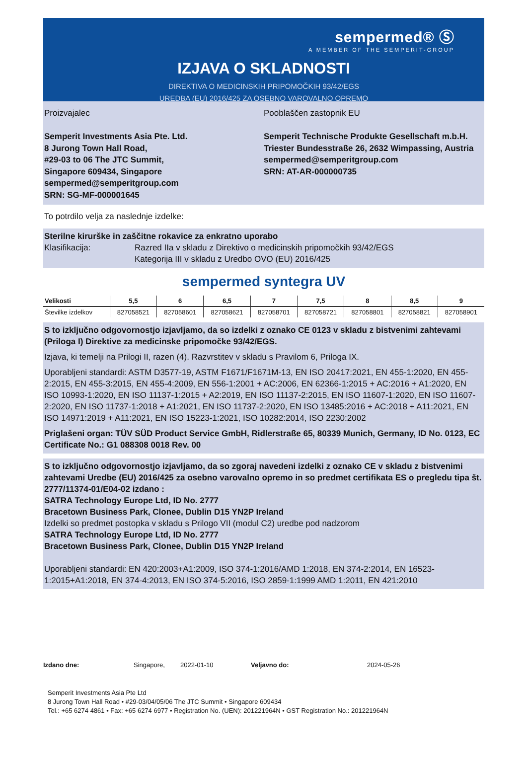sempermed® Ⓢ
A MEMBER OF THE SEMPERIT-GROUP
IZJAVA O SKLADNOSTI
DIREKTIVA O MEDICINSKIH PRIPOMOČKIH 93/42/EGS
UREDBA (EU) 2016/425 ZA OSEBNO VAROVALNO OPREMO
Proizvajalec
Semperit Investments Asia Pte. Ltd.
8 Jurong Town Hall Road,
#29-03 to 06 The JTC Summit,
Singapore 609434, Singapore
sempermed@semperitgroup.com
SRN: SG-MF-000001645
Pooblaščen zastopnik EU
Semperit Technische Produkte Gesellschaft m.b.H.
Triester Bundesstraße 26, 2632 Wimpassing, Austria
sempermed@semperitgroup.com
SRN: AT-AR-000000735
To potrdilo velja za naslednje izdelke:
Sterilne kirurške in zaščitne rokavice za enkratno uporabo
Klasifikacija: Razred IIa v skladu z Direktivo o medicinskih pripomočkih 93/42/EGS
Kategorija III v skladu z Uredbo OVO (EU) 2016/425
sempermed syntegra UV
| Velikosti | 5,5 | 6 | 6,5 | 7 | 7,5 | 8 | 8,5 | 9 |
| --- | --- | --- | --- | --- | --- | --- | --- | --- |
| Številke izdelkov | 827058521 | 827058601 | 827058621 | 827058701 | 827058721 | 827058801 | 827058821 | 827058901 |
S to izključno odgovornostjo izjavljamo, da so izdelki z oznako CE 0123 v skladu z bistvenimi zahtevami (Priloga I) Direktive za medicinske pripomočke 93/42/EGS.
Izjava, ki temelji na Prilogi II, razen (4). Razvrstitev v skladu s Pravilom 6, Priloga IX.
Uporabljeni standardi: ASTM D3577-19, ASTM F1671/F1671M-13, EN ISO 20417:2021, EN 455-1:2020, EN 455-2:2015, EN 455-3:2015, EN 455-4:2009, EN 556-1:2001 + AC:2006, EN 62366-1:2015 + AC:2016 + A1:2020, EN ISO 10993-1:2020, EN ISO 11137-1:2015 + A2:2019, EN ISO 11137-2:2015, EN ISO 11607-1:2020, EN ISO 11607-2:2020, EN ISO 11737-1:2018 + A1:2021, EN ISO 11737-2:2020, EN ISO 13485:2016 + AC:2018 + A11:2021, EN ISO 14971:2019 + A11:2021, EN ISO 15223-1:2021, ISO 10282:2014, ISO 2230:2002
Priglašeni organ: TÜV SÜD Product Service GmbH, Ridlerstraße 65, 80339 Munich, Germany, ID No. 0123, EC Certificate No.: G1 088308 0018 Rev. 00
S to izključno odgovornostjo izjavljamo, da so zgoraj navedeni izdelki z oznako CE v skladu z bistvenimi zahtevami Uredbe (EU) 2016/425 za osebno varovalno opremo in so predmet certifikata ES o pregledu tipa št. 2777/11374-01/E04-02 izdano :
SATRA Technology Europe Ltd, ID No. 2777
Bracetown Business Park, Clonee, Dublin D15 YN2P Ireland
Izdelki so predmet postopka v skladu s Prilogo VII (modul C2) uredbe pod nadzorom
SATRA Technology Europe Ltd, ID No. 2777
Bracetown Business Park, Clonee, Dublin D15 YN2P Ireland
Uporabljeni standardi: EN 420:2003+A1:2009, ISO 374-1:2016/AMD 1:2018, EN 374-2:2014, EN 16523-1:2015+A1:2018, EN 374-4:2013, EN ISO 374-5:2016, ISO 2859-1:1999 AMD 1:2011, EN 421:2010
Izdano dne: Singapore, 2022-01-10 Veljavno do: 2024-05-26
Semperit Investments Asia Pte Ltd
8 Jurong Town Hall Road • #29-03/04/05/06 The JTC Summit • Singapore 609434
Tel.: +65 6274 4861 • Fax: +65 6274 6977 • Registration No. (UEN): 201221964N • GST Registration No.: 201221964N